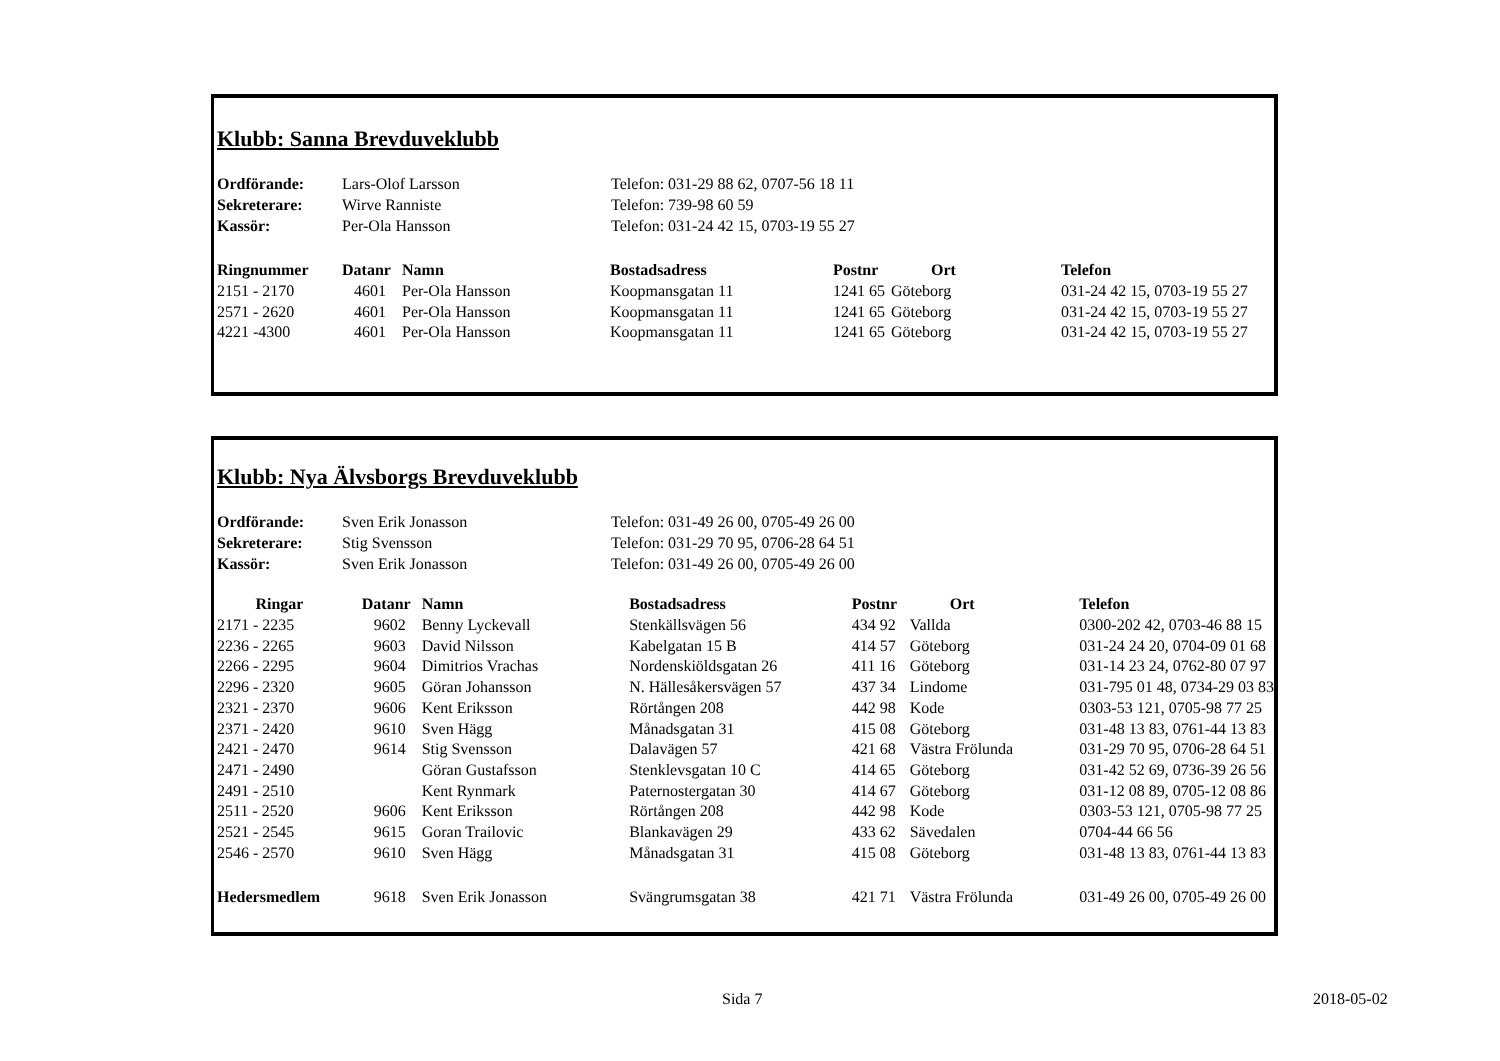Klubb: Sanna Brevduveklubb
| Ordförande: | Lars-Olof Larsson | Telefon: 031-29 88 62, 0707-56 18 11 |
| Sekreterare: | Wirve Ranniste | Telefon: 739-98 60 59 |
| Kassör: | Per-Ola Hansson | Telefon: 031-24 42 15, 0703-19 55 27 |
| Ringnummer | Datanr | Namn | Bostadsadress | Postnr | Ort | Telefon |
| --- | --- | --- | --- | --- | --- | --- |
| 2151 - 2170 | 4601 | Per-Ola Hansson | Koopmansgatan 11 | 1241 65 | Göteborg | 031-24 42 15, 0703-19 55 27 |
| 2571 - 2620 | 4601 | Per-Ola Hansson | Koopmansgatan 11 | 1241 65 | Göteborg | 031-24 42 15, 0703-19 55 27 |
| 4221 -4300 | 4601 | Per-Ola Hansson | Koopmansgatan 11 | 1241 65 | Göteborg | 031-24 42 15, 0703-19 55 27 |
Klubb: Nya Älvsborgs Brevduveklubb
| Ordförande: | Sven Erik Jonasson | Telefon: 031-49 26 00, 0705-49 26 00 |
| Sekreterare: | Stig Svensson | Telefon: 031-29 70 95, 0706-28 64 51 |
| Kassör: | Sven Erik Jonasson | Telefon: 031-49 26 00, 0705-49 26 00 |
| Ringar | Datanr | Namn | Bostadsadress | Postnr | Ort | Telefon |
| --- | --- | --- | --- | --- | --- | --- |
| 2171 - 2235 | 9602 | Benny Lyckevall | Stenkällsvägen 56 | 434 92 | Vallda | 0300-202 42, 0703-46 88 15 |
| 2236 - 2265 | 9603 | David Nilsson | Kabelgatan 15 B | 414 57 | Göteborg | 031-24 24 20, 0704-09 01 68 |
| 2266 - 2295 | 9604 | Dimitrios Vrachas | Nordenskiöldsgatan 26 | 411 16 | Göteborg | 031-14 23 24, 0762-80 07 97 |
| 2296 - 2320 | 9605 | Göran Johansson | N. Hällesåkersvägen 57 | 437 34 | Lindome | 031-795 01 48, 0734-29 03 83 |
| 2321 - 2370 | 9606 | Kent Eriksson | Rörtången 208 | 442 98 | Kode | 0303-53 121, 0705-98 77 25 |
| 2371 - 2420 | 9610 | Sven Hägg | Månadsgatan 31 | 415 08 | Göteborg | 031-48 13 83, 0761-44 13 83 |
| 2421 - 2470 | 9614 | Stig Svensson | Dalavägen 57 | 421 68 | Västra Frölunda | 031-29 70 95, 0706-28 64 51 |
| 2471 - 2490 | | Göran Gustafsson | Stenklevsgatan 10 C | 414 65 | Göteborg | 031-42 52 69, 0736-39 26 56 |
| 2491 - 2510 | | Kent Rynmark | Paternostergatan 30 | 414 67 | Göteborg | 031-12 08 89, 0705-12 08 86 |
| 2511 - 2520 | 9606 | Kent Eriksson | Rörtången 208 | 442 98 | Kode | 0303-53 121, 0705-98 77 25 |
| 2521 - 2545 | 9615 | Goran Trailovic | Blankavägen 29 | 433 62 | Sävedalen | 0704-44 66 56 |
| 2546 - 2570 | 9610 | Sven Hägg | Månadsgatan 31 | 415 08 | Göteborg | 031-48 13 83, 0761-44 13 83 |
| Hedersmedlem | 9618 | Sven Erik Jonasson | Svängrumsgatan 38 | 421 71 | Västra Frölunda | 031-49 26 00, 0705-49 26 00 |
Sida 7 2018-05-02